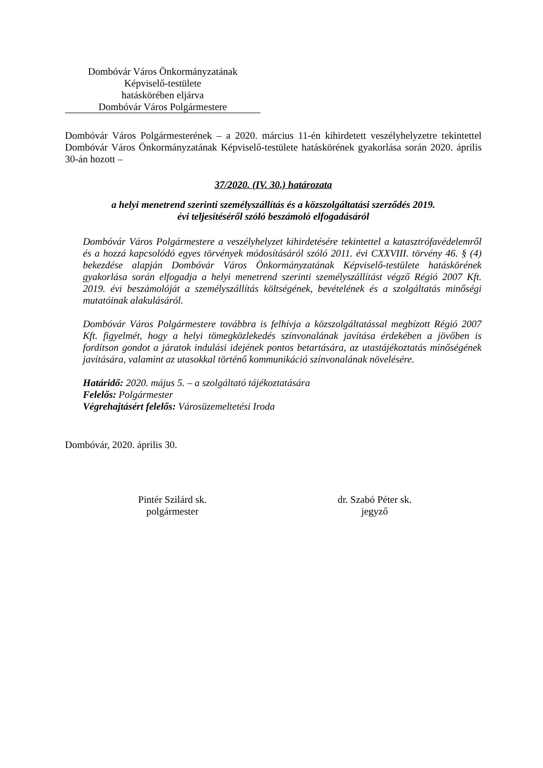Dombóvár Város Önkormányzatának
Képviselő-testülete
hatáskörében eljárva
Dombóvár Város Polgármestere
Dombóvár Város Polgármesterének – a 2020. március 11-én kihirdetett veszélyhelyzetre tekintettel Dombóvár Város Önkormányzatának Képviselő-testülete hatáskörének gyakorlása során 2020. április 30-án hozott –
37/2020. (IV. 30.) határozata
a helyi menetrend szerinti személyszállítás és a közszolgáltatási szerződés 2019.
évi teljesítéséről szóló beszámoló elfogadásáról
Dombóvár Város Polgármestere a veszélyhelyzet kihirdetésére tekintettel a katasztrófavédelemről és a hozzá kapcsolódó egyes törvények módosításáról szóló 2011. évi CXXVIII. törvény 46. § (4) bekezdése alapján Dombóvár Város Önkormányzatának Képviselő-testülete hatáskörének gyakorlása során elfogadja a helyi menetrend szerinti személyszállítást végző Régió 2007 Kft. 2019. évi beszámolóját a személyszállítás költségének, bevételének és a szolgáltatás minőségi mutatóinak alakulásáról.
Dombóvár Város Polgármestere továbbra is felhívja a közszolgáltatással megbízott Régió 2007 Kft. figyelmét, hogy a helyi tömegközlekedés színvonalának javítása érdekében a jövőben is fordítson gondot a járatok indulási idejének pontos betartására, az utastájékoztatás minőségének javítására, valamint az utasokkal történő kommunikáció színvonalának növelésére.
Határidő: 2020. május 5. – a szolgáltató tájékoztatására
Felelős: Polgármester
Végrehajtásért felelős: Városüzemeltetési Iroda
Dombóvár, 2020. április 30.
Pintér Szilárd sk.
polgármester
dr. Szabó Péter sk.
jegyző